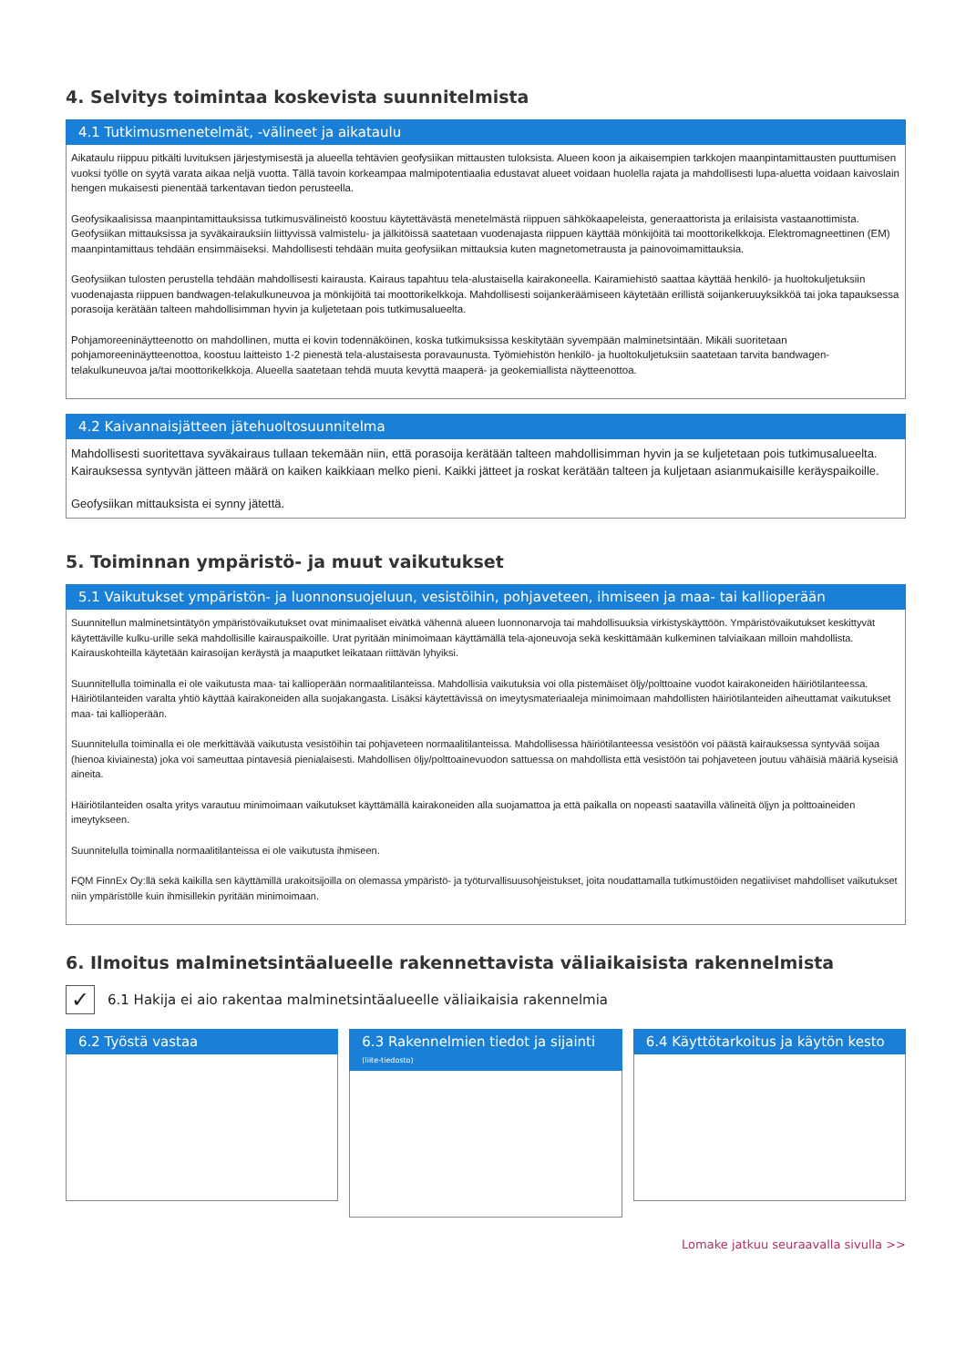4. Selvitys toimintaa koskevista suunnitelmista
4.1 Tutkimusmenetelmät, -välineet ja aikataulu
Aikataulu riippuu pitkälti luvituksen järjestymisestä ja alueella tehtävien geofysiikan mittausten tuloksista. Alueen koon ja aikaisempien tarkkojen maanpintamittausten puuttumisen vuoksi työlle on syytä varata aikaa neljä vuotta. Tällä tavoin korkeampaa malmipotentiaalia edustavat alueet voidaan huolella rajata ja mahdollisesti lupa-aluetta voidaan kaivoslain hengen mukaisesti pienentää tarkentavan tiedon perusteella.
Geofysikaalisissa maanpintamittauksissa tutkimusvälineistö koostuu käytettävästä menetelmästä riippuen sähkökaapeleista, generaattorista ja erilaisista vastaanottimista. Geofysiikan mittauksissa ja syväkairauksiin liittyvissä valmistelu- ja jälkitöissä saatetaan vuodenajasta riippuen käyttää mönkijöitä tai moottorikelkkoja. Elektromagneettinen (EM) maanpintamittaus tehdään ensimmäiseksi. Mahdollisesti tehdään muita geofysiikan mittauksia kuten magnetometrausta ja painovoimamittauksia.
Geofysiikan tulosten perustella tehdään mahdollisesti kairausta. Kairaus tapahtuu tela-alustaisella kairakoneella. Kairamiehistö saattaa käyttää henkilö- ja huoltokuljetuksiin vuodenajasta riippuen bandwagen-telakulkuneuvoa ja mönkijöitä tai moottorikelkkoja. Mahdollisesti soijankeräämiseen käytetään erillistä soijankeruuyksikköä tai joka tapauksessa porasoija kerätään talteen mahdollisimman hyvin ja kuljetetaan pois tutkimusalueelta.
Pohjamoreeninäytteenotto on mahdollinen, mutta ei kovin todennäköinen, koska tutkimuksissa keskitytään syvempään malminetsintään. Mikäli suoritetaan pohjamoreeninäytteenottoa, koostuu laitteisto 1-2 pienestä tela-alustaisesta poravaunusta. Työmiehistön henkilö- ja huoltokuljetuksiin saatetaan tarvita bandwagen-telakulkuneuvoa ja/tai moottorikelkkoja. Alueella saatetaan tehdä muuta kevyttä maaperä- ja geokemiallista näytteenottoa.
4.2 Kaivannaisjätteen jätehuoltosuunnitelma
Mahdollisesti suoritettava syväkairaus tullaan tekemään niin, että porasoija kerätään talteen mahdollisimman hyvin ja se kuljetetaan pois tutkimusalueelta. Kairauksessa syntyvän jätteen määrä on kaiken kaikkiaan melko pieni. Kaikki jätteet ja roskat kerätään talteen ja kuljetaan asianmukaisille keräyspaikoille.
Geofysiikan mittauksista ei synny jätettä.
5. Toiminnan ympäristö- ja muut vaikutukset
5.1 Vaikutukset ympäristön- ja luonnonsuojeluun, vesistöihin, pohjaveteen, ihmiseen ja maa- tai kallioperään
Suunnitellun malminetsintätyön ympäristövaikutukset ovat minimaaliset eivätkä vähennä alueen luonnonarvoja tai mahdollisuuksia virkistyskäyttöön. Ympäristövaikutukset keskittyvät käytettäville kulku-urille sekä mahdollisille kairauspaikoille. Urat pyritään minimoimaan käyttämällä tela-ajoneuvoja sekä keskittämään kulkeminen talviaikaan milloin mahdollista. Kairauskohteilla käytetään kairasoijan keräystä ja maaputket leikataan riittävän lyhyiksi.
Suunnitellulla toiminalla ei ole vaikutusta maa- tai kallioperään normaalitilanteissa. Mahdollisia vaikutuksia voi olla pistemäiset öljy/polttoaine vuodot kairakoneiden häiriötilanteessa. Häiriötilanteiden varalta yhtiö käyttää kairakoneiden alla suojakangasta. Lisäksi käytettävissä on imeytysmateriaaleja minimoimaan mahdollisten häiriötilanteiden aiheuttamat vaikutukset maa- tai kallioperään.
Suunnitelulla toiminalla ei ole merkittävää vaikutusta vesistöihin tai pohjaveteen normaalitilanteissa. Mahdollisessa häiriötilanteessa vesistöön voi päästä kairauksessa syntyvää soijaa (hienoa kiviainesta) joka voi sameuttaa pintavesiä pienialaisesti. Mahdollisen öljy/polttoainevuodon sattuessa on mahdollista että vesistöön tai pohjaveteen joutuu vähäisiä määriä kyseisiä aineita.
Häiriötilanteiden osalta yritys varautuu minimoimaan vaikutukset käyttämällä kairakoneiden alla suojamattoa ja että paikalla on nopeasti saatavilla välineitä öljyn ja polttoaineiden imeytykseen.
Suunnitelulla toiminalla normaalitilanteissa ei ole vaikutusta ihmiseen.
FQM FinnEx Oy:llä sekä kaikilla sen käyttämillä urakoitsijoilla on olemassa ympäristö- ja työturvallisuusohjeistukset, joita noudattamalla tutkimustöiden negatiiviset mahdolliset vaikutukset niin ympäristölle kuin ihmisillekin pyritään minimoimaan.
6. Ilmoitus malminetsintäalueelle rakennettavista väliaikaisista rakennelmista
✓ 6.1 Hakija ei aio rakentaa malminetsintäalueelle väliaikaisia rakennelmia
6.2 Työstä vastaa 6.3 Rakennelmien tiedot ja sijainti (liite-tiedosto)
6.4 Käyttötarkoitus ja käytön kesto
Lomake jatkuu seuraavalla sivulla >>